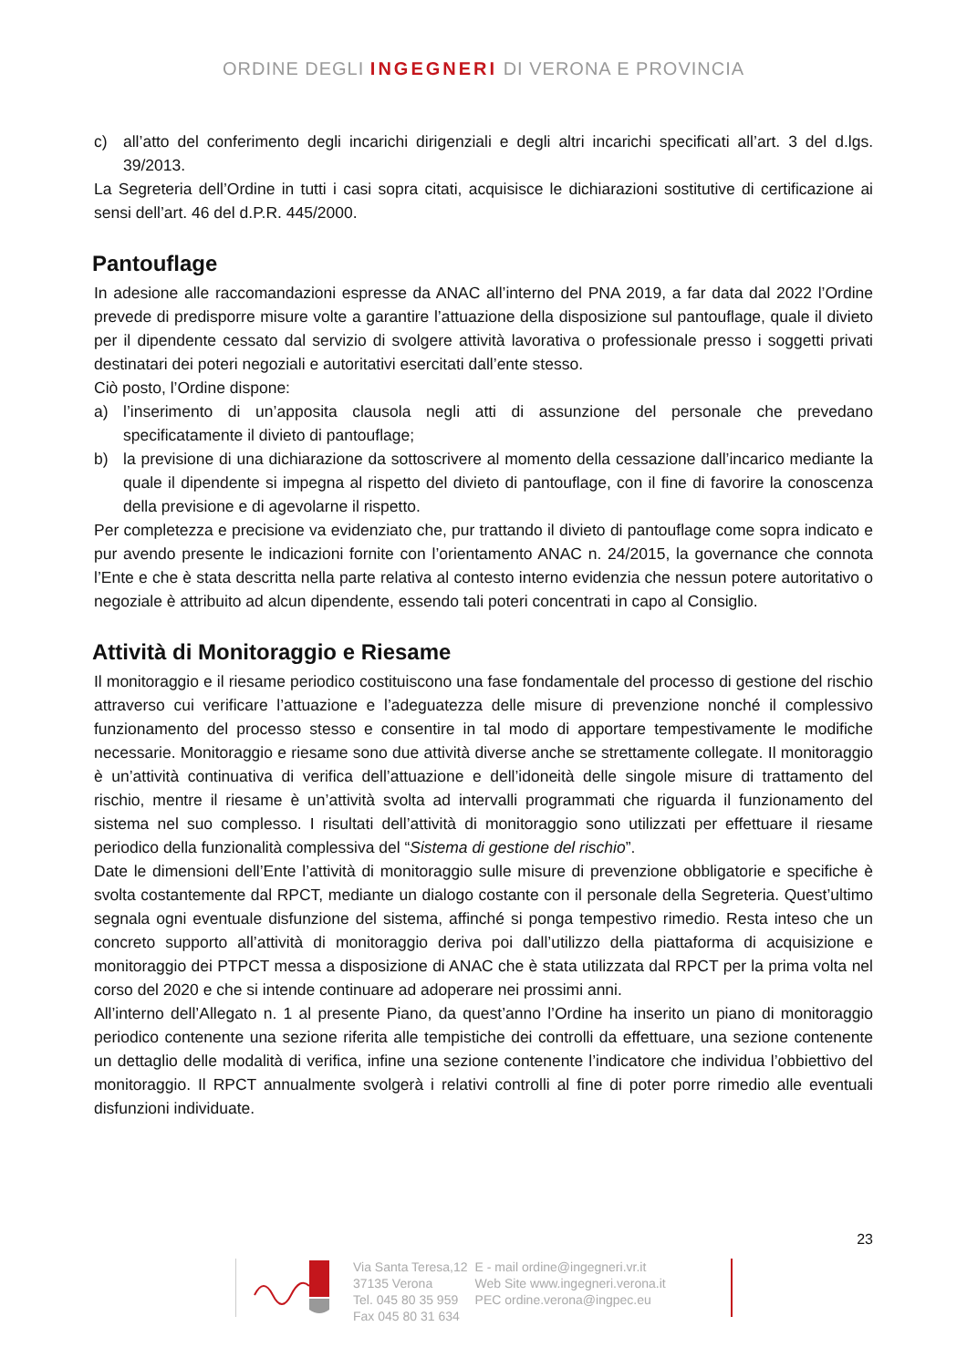ORDINE DEGLI INGEGNERI DI VERONA E PROVINCIA
c) all’atto del conferimento degli incarichi dirigenziali e degli altri incarichi specificati all’art. 3 del d.lgs. 39/2013.
La Segreteria dell’Ordine in tutti i casi sopra citati, acquisisce le dichiarazioni sostitutive di certificazione ai sensi dell’art. 46 del d.P.R. 445/2000.
Pantouflage
In adesione alle raccomandazioni espresse da ANAC all’interno del PNA 2019, a far data dal 2022 l’Ordine prevede di predisporre misure volte a garantire l’attuazione della disposizione sul pantouflage, quale il divieto per il dipendente cessato dal servizio di svolgere attività lavorativa o professionale presso i soggetti privati destinatari dei poteri negoziali e autoritativi esercitati dall’ente stesso.
Ciò posto, l’Ordine dispone:
a) l’inserimento di un’apposita clausola negli atti di assunzione del personale che prevedano specificatamente il divieto di pantouflage;
b) la previsione di una dichiarazione da sottoscrivere al momento della cessazione dall’incarico mediante la quale il dipendente si impegna al rispetto del divieto di pantouflage, con il fine di favorire la conoscenza della previsione e di agevolarne il rispetto.
Per completezza e precisione va evidenziato che, pur trattando il divieto di pantouflage come sopra indicato e pur avendo presente le indicazioni fornite con l’orientamento ANAC n. 24/2015, la governance che connota l’Ente e che è stata descritta nella parte relativa al contesto interno evidenzia che nessun potere autoritativo o negoziale è attribuito ad alcun dipendente, essendo tali poteri concentrati in capo al Consiglio.
Attività di Monitoraggio e Riesame
Il monitoraggio e il riesame periodico costituiscono una fase fondamentale del processo di gestione del rischio attraverso cui verificare l’attuazione e l’adeguatezza delle misure di prevenzione nonché il complessivo funzionamento del processo stesso e consentire in tal modo di apportare tempestivamente le modifiche necessarie. Monitoraggio e riesame sono due attività diverse anche se strettamente collegate. Il monitoraggio è un’attività continuativa di verifica dell’attuazione e dell’idoneità delle singole misure di trattamento del rischio, mentre il riesame è un’attività svolta ad intervalli programmati che riguarda il funzionamento del sistema nel suo complesso. I risultati dell’attività di monitoraggio sono utilizzati per effettuare il riesame periodico della funzionalità complessiva del “Sistema di gestione del rischio”.
Date le dimensioni dell’Ente l’attività di monitoraggio sulle misure di prevenzione obbligatorie e specifiche è svolta costantemente dal RPCT, mediante un dialogo costante con il personale della Segreteria. Quest’ultimo segnala ogni eventuale disfunzione del sistema, affinché si ponga tempestivo rimedio. Resta inteso che un concreto supporto all’attività di monitoraggio deriva poi dall’utilizzo della piattaforma di acquisizione e monitoraggio dei PTPCT messa a disposizione di ANAC che è stata utilizzata dal RPCT per la prima volta nel corso del 2020 e che si intende continuare ad adoperare nei prossimi anni.
All’interno dell’Allegato n. 1 al presente Piano, da quest’anno l’Ordine ha inserito un piano di monitoraggio periodico contenente una sezione riferita alle tempistiche dei controlli da effettuare, una sezione contenente un dettaglio delle modalità di verifica, infine una sezione contenente l’indicatore che individua l’obbiettivo del monitoraggio. Il RPCT annualmente svolgerà i relativi controlli al fine di poter porre rimedio alle eventuali disfunzioni individuate.
23
Via Santa Teresa,12
37135 Verona
Tel. 045 80 35 959
Fax 045 80 31 634
E - mail ordine@ingegneri.vr.it
Web Site www.ingegneri.verona.it
PEC ordine.verona@ingpec.eu